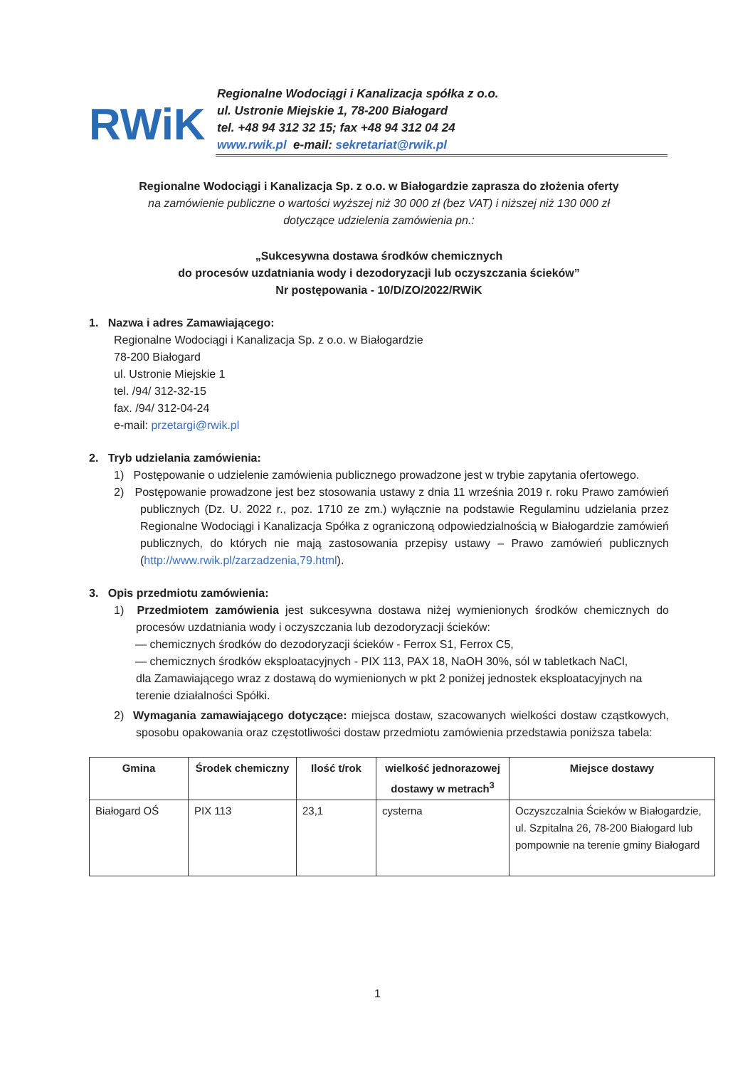RWiK
Regionalne Wodociągi i Kanalizacja spółka z o.o.
ul. Ustronie Miejskie 1, 78-200 Białogard
tel. +48 94 312 32 15; fax +48 94 312 04 24
www.rwik.pl e-mail: sekretariat@rwik.pl
Regionalne Wodociągi i Kanalizacja Sp. z o.o. w Białogardzie zaprasza do złożenia oferty
na zamówienie publiczne o wartości wyższej niż 30 000 zł (bez VAT) i niższej niż 130 000 zł
dotyczące udzielenia zamówienia pn.:
„Sukcesywna dostawa środków chemicznych
do procesów uzdatniania wody i dezodoryzacji lub oczyszczania ścieków”
Nr postępowania - 10/D/ZO/2022/RWiK
1. Nazwa i adres Zamawiającego:
Regionalne Wodociągi i Kanalizacja Sp. z o.o. w Białogardzie
78-200 Białogard
ul. Ustronie Miejskie 1
tel. /94/ 312-32-15
fax. /94/ 312-04-24
e-mail: przetargi@rwik.pl
2. Tryb udzielania zamówienia:
1) Postępowanie o udzielenie zamówienia publicznego prowadzone jest w trybie zapytania ofertowego.
2) Postępowanie prowadzone jest bez stosowania ustawy z dnia 11 września 2019 r. roku Prawo zamówień publicznych (Dz. U. 2022 r., poz. 1710 ze zm.) wyłącznie na podstawie Regulaminu udzielania przez Regionalne Wodociągi i Kanalizacja Spółka z ograniczoną odpowiedzialnością w Białogardzie zamówień publicznych, do których nie mają zastosowania przepisy ustawy – Prawo zamówień publicznych (http://www.rwik.pl/zarzadzenia,79.html).
3. Opis przedmiotu zamówienia:
1) Przedmiotem zamówienia jest sukcesywna dostawa niżej wymienionych środków chemicznych do procesów uzdatniania wody i oczyszczania lub dezodoryzacji ścieków:
— chemicznych środków do dezodoryzacji ścieków - Ferrox S1, Ferrox C5,
— chemicznych środków eksploatacyjnych - PIX 113, PAX 18, NaOH 30%, sól w tabletkach NaCl,
dla Zamawiającego wraz z dostawą do wymienionych w pkt 2 poniżej jednostek eksploatacyjnych na terenie działalności Spółki.
2) Wymagania zamawiającego dotyczące: miejsca dostaw, szacowanych wielkości dostaw cząstkowych, sposobu opakowania oraz częstotliwości dostaw przedmiotu zamówienia przedstawia poniższa tabela:
| Gmina | Środek chemiczny | Ilość t/rok | wielkość jednorazowej dostawy w metrach<sup>3</sup> | Miejsce dostawy |
| --- | --- | --- | --- | --- |
| Białogard OŚ | PIX 113 | 23,1 | cysterna | Oczyszczalnia Ścieków w Białogardzie, ul. Szpitalna 26, 78-200 Białogard lub pompownie na terenie gminy Białogard |
1